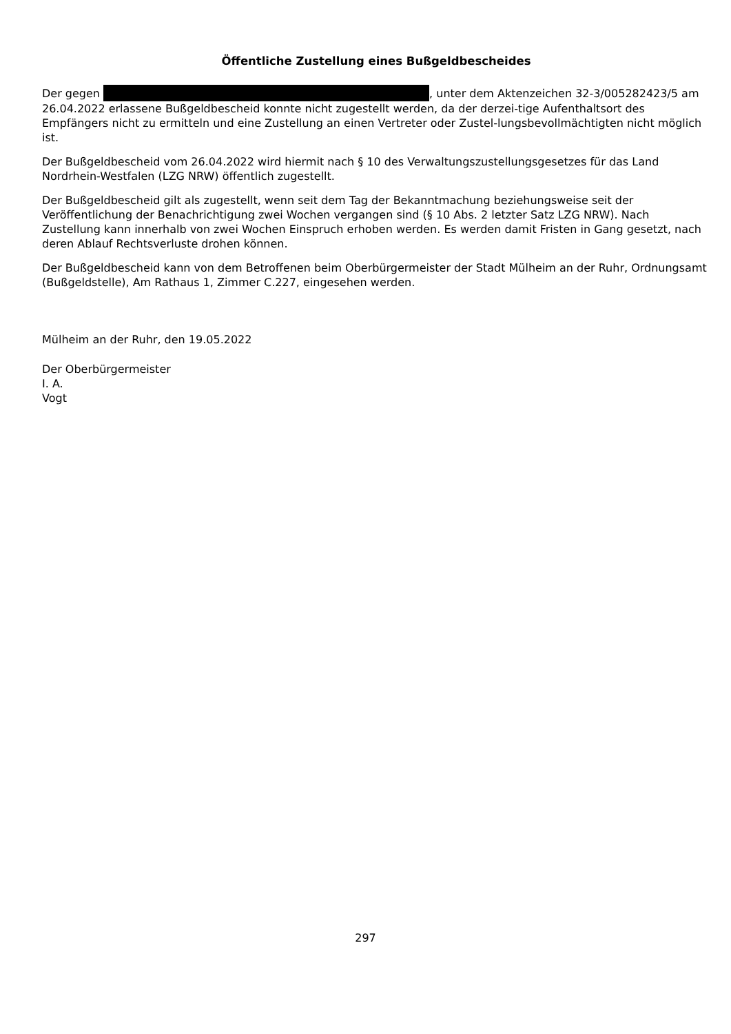Öffentliche Zustellung eines Bußgeldbescheides
Der gegen , unter dem Aktenzeichen 32-3/005282423/5 am 26.04.2022 erlassene Bußgeldbescheid konnte nicht zugestellt werden, da der derzei-tige Aufenthaltsort des Empfängers nicht zu ermitteln und eine Zustellung an einen Vertreter oder Zustel-lungsbevollmächtigten nicht möglich ist.
Der Bußgeldbescheid vom 26.04.2022 wird hiermit nach § 10 des Verwaltungszustellungsgesetzes für das Land Nordrhein-Westfalen (LZG NRW) öffentlich zugestellt.
Der Bußgeldbescheid gilt als zugestellt, wenn seit dem Tag der Bekanntmachung beziehungsweise seit der Veröffentlichung der Benachrichtigung zwei Wochen vergangen sind (§ 10 Abs. 2 letzter Satz LZG NRW). Nach Zustellung kann innerhalb von zwei Wochen Einspruch erhoben werden. Es werden damit Fristen in Gang gesetzt, nach deren Ablauf Rechtsverluste drohen können.
Der Bußgeldbescheid kann von dem Betroffenen beim Oberbürgermeister der Stadt Mülheim an der Ruhr, Ordnungsamt (Bußgeldstelle), Am Rathaus 1, Zimmer C.227, eingesehen werden.
Mülheim an der Ruhr, den 19.05.2022
Der Oberbürgermeister
I. A.
Vogt
297